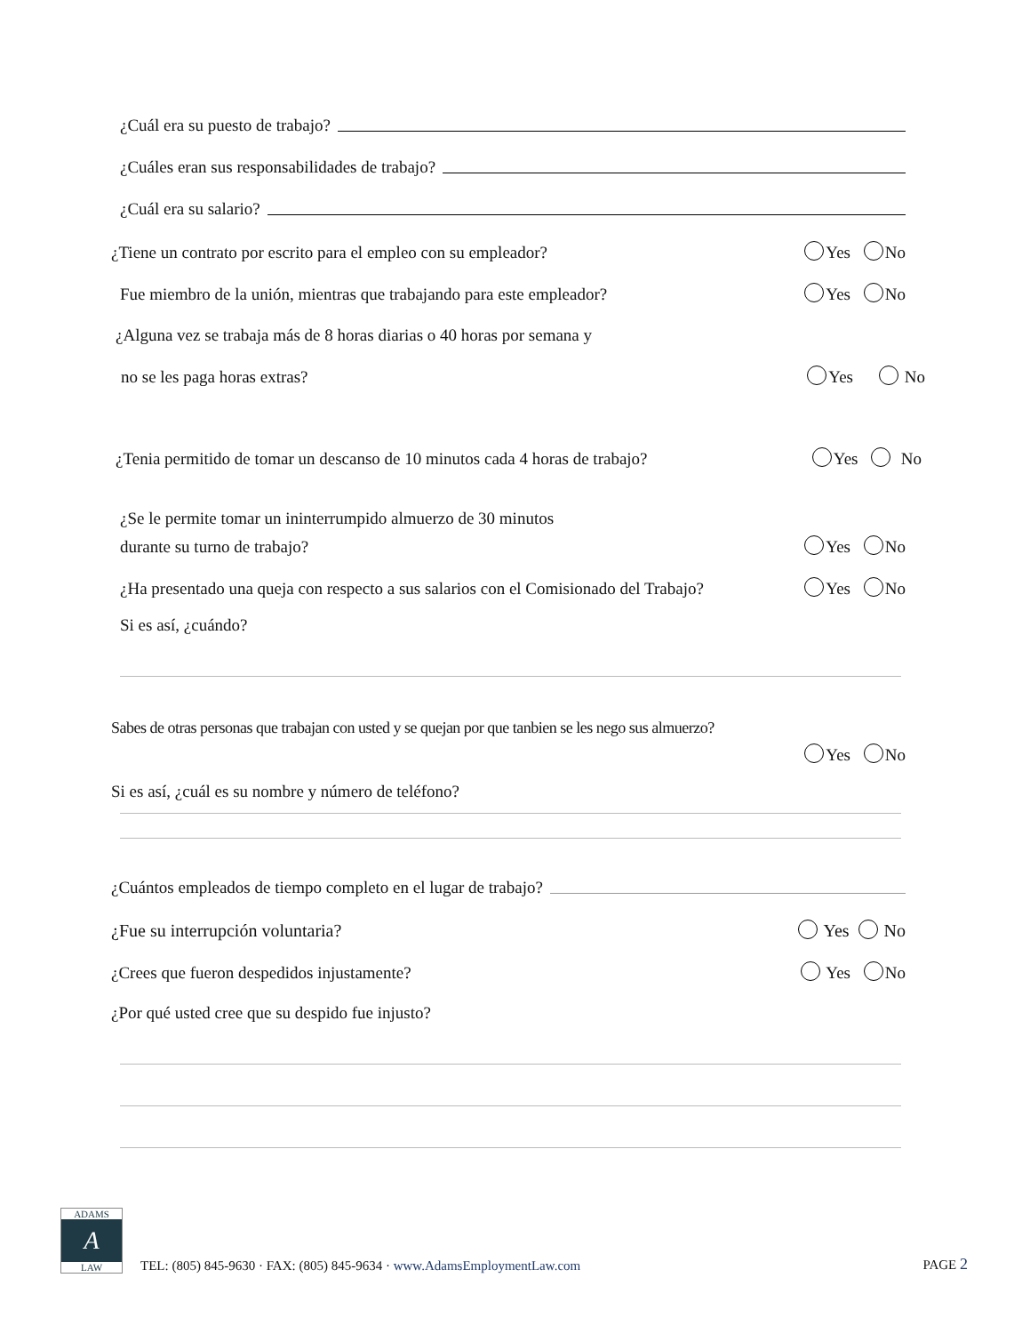¿Cuál era su puesto de trabajo?
¿Cuáles eran sus responsabilidades de trabajo?
¿Cuál era su salario?
¿Tiene un contrato por escrito para el empleo con su empleador? Yes No
Fue miembro de la unión, mientras que trabajando para este empleador? Yes No
¿Alguna vez se trabaja más de 8 horas diarias o 40 horas por semana y
no se les paga horas extras? Yes No
¿Tenia permitido de tomar un descanso de 10 minutos cada 4 horas de trabajo? Yes No
¿Se le permite tomar un ininterrumpido almuerzo de 30 minutos
durante su turno de trabajo? Yes No
¿Ha presentado una queja con respecto a sus salarios con el Comisionado del Trabajo? Yes No
Si es así, ¿cuándo?
Sabes de otras personas que trabajan con usted y se quejan por que tanbien se les nego sus almuerzo?
Yes No
Si es así, ¿cuál es su nombre y número de teléfono?
¿Cuántos empleados de tiempo completo en el lugar de trabajo?
¿Fue su interrupción voluntaria? Yes No
¿Crees que fueron despedidos injustamente? Yes No
¿Por qué usted cree que su despido fue injusto?
ADAMS
A
LAW
TEL: (805) 845-9630 · FAX: (805) 845-9634 · www.AdamsEmploymentLaw.com
PAGE 2